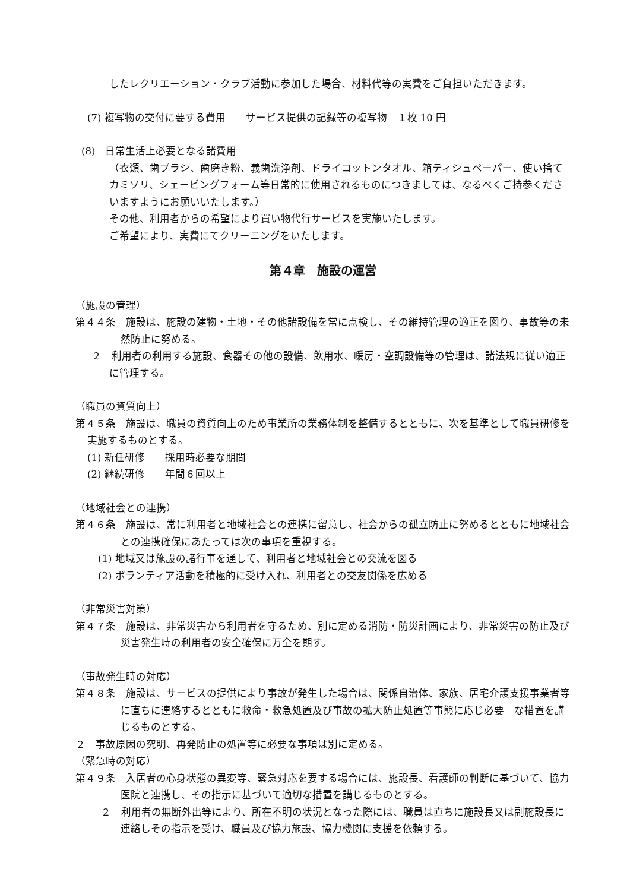したレクリエーション・クラブ活動に参加した場合、材料代等の実費をご負担いただきます。
(7) 複写物の交付に要する費用　　サービス提供の記録等の複写物　１枚 10 円
(8)　日常生活上必要となる諸費用
（衣類、歯ブラシ、歯磨き粉、義歯洗浄剤、ドライコットンタオル、箱ティシュペーパー、使い捨てカミソリ、シェービングフォーム等日常的に使用されるものにつきましては、なるべくご持参くださいますようにお願いいたします。）
その他、利用者からの希望により買い物代行サービスを実施いたします。
ご希望により、実費にてクリーニングをいたします。
第４章　施設の運営
（施設の管理）
第４４条　施設は、施設の建物・土地・その他諸設備を常に点検し、その維持管理の適正を図り、事故等の未然防止に努める。
２　利用者の利用する施設、食器その他の設備、飲用水、暖房・空調設備等の管理は、諸法規に従い適正に管理する。
（職員の資質向上）
第４５条　施設は、職員の資質向上のため事業所の業務体制を整備するとともに、次を基準として職員研修を実施するものとする。
(1) 新任研修　　採用時必要な期間
(2) 継続研修　　年間６回以上
（地域社会との連携）
第４６条　施設は、常に利用者と地域社会との連携に留意し、社会からの孤立防止に努めるとともに地域社会との連携確保にあたっては次の事項を重視する。
(1) 地域又は施設の諸行事を通して、利用者と地域社会との交流を図る
(2) ボランティア活動を積極的に受け入れ、利用者との交友関係を広める
（非常災害対策）
第４７条　施設は、非常災害から利用者を守るため、別に定める消防・防災計画により、非常災害の防止及び災害発生時の利用者の安全確保に万全を期す。
（事故発生時の対応）
第４８条　施設は、サービスの提供により事故が発生した場合は、関係自治体、家族、居宅介護支援事業者等に直ちに連絡するとともに救命・救急処置及び事故の拡大防止処置等事態に応じ必要　な措置を講じるものとする。
２　事故原因の究明、再発防止の処置等に必要な事項は別に定める。
（緊急時の対応）
第４９条　入居者の心身状態の異変等、緊急対応を要する場合には、施設長、看護師の判断に基づいて、協力医院と連携し、その指示に基づいて適切な措置を講じるものとする。
２　利用者の無断外出等により、所在不明の状況となった際には、職員は直ちに施設長又は副施設長に連絡しその指示を受け、職員及び協力施設、協力機関に支援を依頼する。